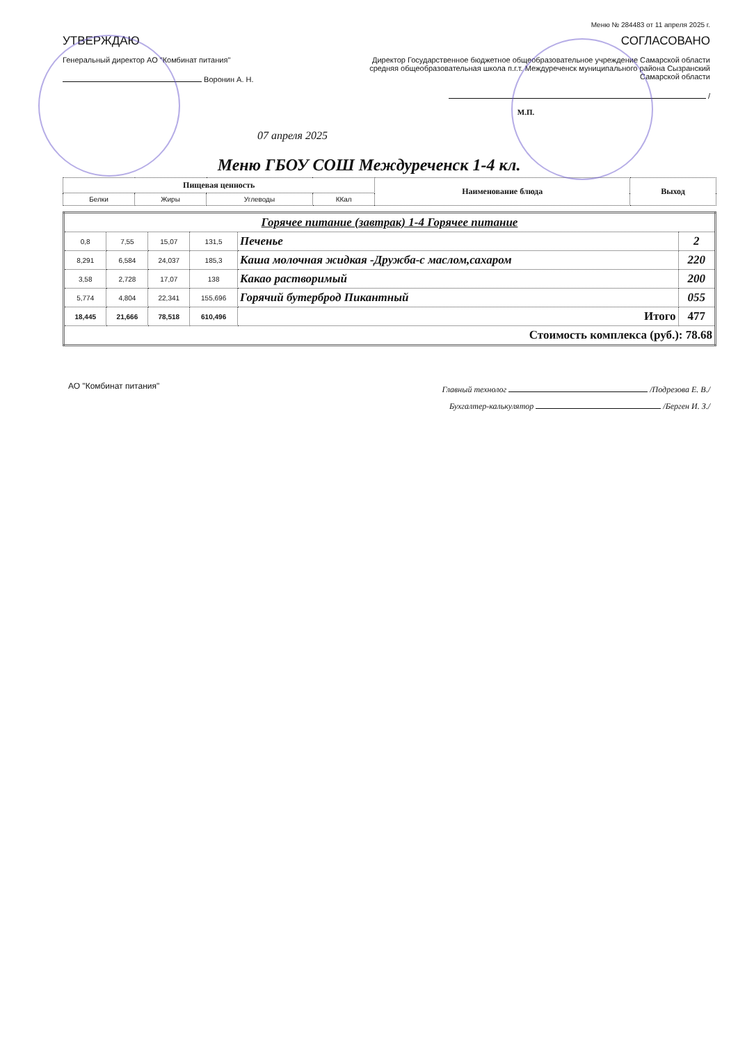Меню № 284483 от 11 апреля 2025 г.
УТВЕРЖДАЮ
Генеральный директор АО "Комбинат питания"
Воронин А. Н.
СОГЛАСОВАНО
Директор Государственное бюджетное общеобразовательное учреждение Самарской области средняя общеобразовательная школа п.г.т. Междуреченск муниципального района Сызранский Самарской области
/
М.П.
07 апреля 2025
Меню ГБОУ СОШ Междуреченск 1-4 кл.
| Пищевая ценность | | | | Наименование блюда | Выход |
| --- | --- | --- | --- | --- | --- |
| Белки | Жиры | Углеводы | ККал | | |
| Горячее питание (завтрак) 1-4 Горячее питание | | | | | |
| 0,8 | 7,55 | 15,07 | 131,5 | Печенье | 2 |
| 8,291 | 6,584 | 24,037 | 185,3 | Каша молочная жидкая -Дружба-с маслом,сахаром | 220 |
| 3,58 | 2,728 | 17,07 | 138 | Какао растворимый | 200 |
| 5,774 | 4,804 | 22,341 | 155,696 | Горячий бутерброд Пикантный | 055 |
| 18,445 | 21,666 | 78,518 | 610,496 | Итого | 477 |
| Стоимость комплекса (руб.): 78.68 | | | | | |
АО "Комбинат питания"
Главный технолог /Подрезова Е. В./
Бухгалтер-калькулятор /Берген И. З./